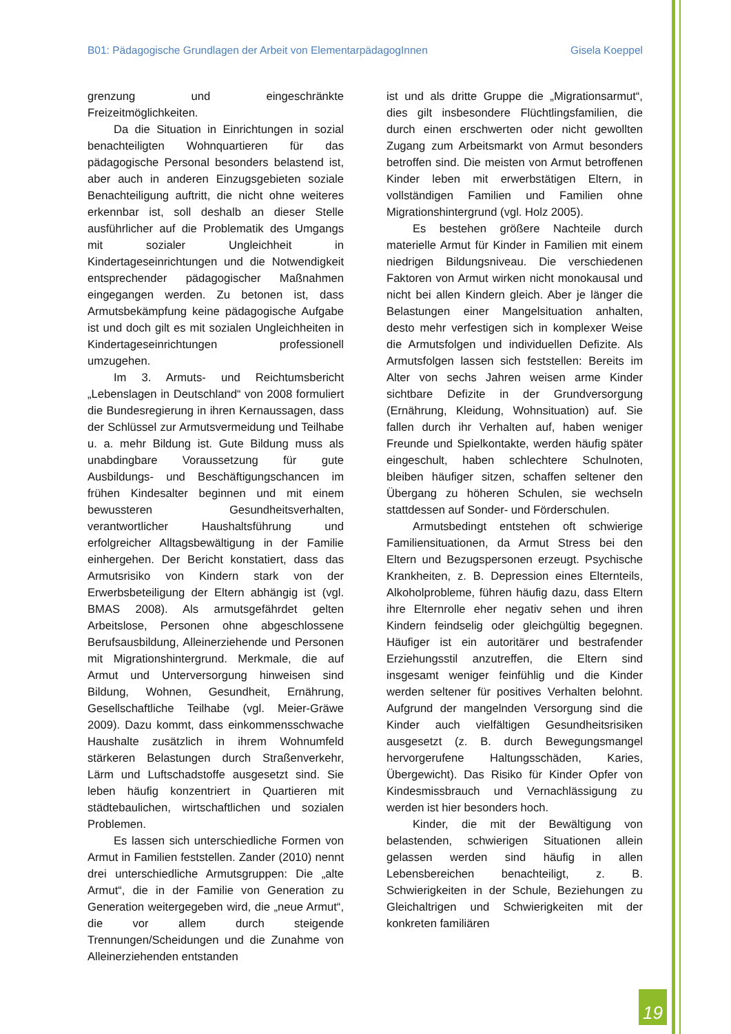B01: Pädagogische Grundlagen der Arbeit von ElementarpädagogInnen Gisela Koeppel
grenzung und eingeschränkte Freizeitmöglich­keiten.
Da die Situation in Einrichtungen in sozial benachteiligten Wohnquartieren für das pä­dagogische Personal besonders belastend ist, aber auch in anderen Einzugsgebieten soziale Benachteiligung auftritt, die nicht ohne weite­res erkennbar ist, soll deshalb an dieser Stelle ausführlicher auf die Problematik des Um­gangs mit sozialer Ungleichheit in Kinderta­geseinrichtungen und die Notwendigkeit ent­sprechender pädagogischer Maßnahmen ein­gegangen werden. Zu betonen ist, dass Ar­mutsbekämpfung keine pädagogische Aufgabe ist und doch gilt es mit sozialen Ungleichhei­ten in Kindertageseinrichtungen professionell umzugehen.
Im 3. Armuts- und Reichtumsbericht „Le­benslagen in Deutschland“ von 2008 formu­liert die Bundesregierung in ihren Kernaussa­gen, dass der Schlüssel zur Armutsvermeidung und Teilhabe u. a. mehr Bildung ist. Gute Bil­dung muss als unabdingbare Voraussetzung für gute Ausbildungs- und Beschäftigungs­chancen im frühen Kindesalter beginnen und mit einem bewussteren Gesundheitsverhal­ten, verantwortlicher Haushaltsführung und erfolgreicher Alltagsbewältigung in der Familie einhergehen. Der Bericht konstatiert, dass das Armutsrisiko von Kindern stark von der Er­werbsbeteiligung der Eltern abhängig ist (vgl. BMAS 2008). Als armutsgefährdet gelten Ar­beitslose, Personen ohne abgeschlossene Be­rufsausbildung, Alleinerziehende und Perso­nen mit Migrationshintergrund. Merkmale, die auf Armut und Unterversorgung hinweisen sind Bildung, Wohnen, Gesundheit, Ernäh­rung, Gesellschaftliche Teilhabe (vgl. Meier-Gräwe 2009). Dazu kommt, dass einkommens­schwache Haushalte zusätzlich in ihrem Woh­numfeld stärkeren Belastungen durch Stra­ßenverkehr, Lärm und Luftschadstoffe ausge­setzt sind. Sie leben häufig konzentriert in Quartieren mit städtebaulichen, wirtschaftli­chen und sozialen Problemen.
Es lassen sich unterschiedliche Formen von Armut in Familien feststellen. Zander (2010) nennt drei unterschiedliche Armuts­gruppen: Die „alte Armut“, die in der Familie von Generation zu Generation weitergegeben wird, die „neue Armut“, die vor allem durch steigende Trennungen/Scheidungen und die Zunahme von Alleinerziehenden entstanden
ist und als dritte Gruppe die „Migrationsar­mut“, dies gilt insbesondere Flüchtlingsfami­lien, die durch einen erschwerten oder nicht gewollten Zugang zum Arbeitsmarkt von Ar­mut besonders betroffen sind. Die meisten von Armut betroffenen Kinder leben mit er­werbstätigen Eltern, in vollständigen Familien und Familien ohne Migrationshintergrund (vgl. Holz 2005).
Es bestehen größere Nachteile durch ma­terielle Armut für Kinder in Familien mit einem niedrigen Bildungsniveau. Die verschiedenen Faktoren von Armut wirken nicht monokausal und nicht bei allen Kindern gleich. Aber je länger die Belastungen einer Mangelsituation anhalten, desto mehr verfestigen sich in kom­plexer Weise die Armutsfolgen und individuel­len Defizite. Als Armutsfolgen lassen sich fest­stellen: Bereits im Alter von sechs Jahren wei­sen arme Kinder sichtbare Defizite in der Grundversorgung (Ernährung, Kleidung, Wohnsituation) auf. Sie fallen durch ihr Ver­halten auf, haben weniger Freunde und Spiel­kontakte, werden häufig später eingeschult, haben schlechtere Schulnoten, bleiben häufi­ger sitzen, schaffen seltener den Übergang zu höheren Schulen, sie wechseln stattdessen auf Sonder- und Förderschulen.
Armutsbedingt entstehen oft schwierige Familiensituationen, da Armut Stress bei den Eltern und Bezugspersonen erzeugt. Psychi­sche Krankheiten, z. B. Depression eines El­ternteils, Alkoholprobleme, führen häufig dazu, dass Eltern ihre Elternrolle eher negativ sehen und ihren Kindern feindselig oder gleichgültig begegnen. Häufiger ist ein autori­tärer und bestrafender Erziehungsstil anzu­treffen, die Eltern sind insgesamt weniger feinfühlig und die Kinder werden seltener für positives Verhalten belohnt. Aufgrund der mangelnden Versorgung sind die Kinder auch vielfältigen Gesundheitsrisiken ausgesetzt (z. B. durch Bewegungsmangel hervorgerufene Haltungsschäden, Karies, Übergewicht). Das Risiko für Kinder Opfer von Kindesmissbrauch und Vernachlässigung zu werden ist hier be­sonders hoch.
Kinder, die mit der Bewältigung von be­lastenden, schwierigen Situationen allein ge­lassen werden sind häufig in allen Lebensbe­reichen benachteiligt, z. B. Schwierigkeiten in der Schule, Beziehungen zu Gleichaltrigen und Schwierigkeiten mit der konkreten familiären
19